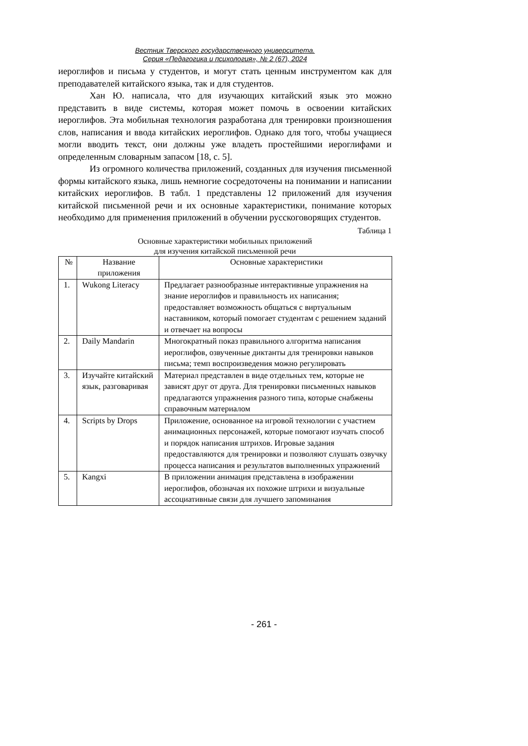Вестник Тверского государственного университета.
Серия «Педагогика и психология», № 2 (67), 2024
иероглифов и письма у студентов, и могут стать ценным инструментом как для преподавателей китайского языка, так и для студентов.
Хан Ю. написала, что для изучающих китайский язык это можно представить в виде системы, которая может помочь в освоении китайских иероглифов. Эта мобильная технология разработана для тренировки произношения слов, написания и ввода китайских иероглифов. Однако для того, чтобы учащиеся могли вводить текст, они должны уже владеть простейшими иероглифами и определенным словарным запасом [18, с. 5].
Из огромного количества приложений, созданных для изучения письменной формы китайского языка, лишь немногие сосредоточены на понимании и написании китайских иероглифов. В табл. 1 представлены 12 приложений для изучения китайской письменной речи и их основные характеристики, понимание которых необходимо для применения приложений в обучении русскоговорящих студентов.
Таблица 1
Основные характеристики мобильных приложений
для изучения китайской письменной речи
| № | Название приложения | Основные характеристики |
| --- | --- | --- |
| 1. | Wukong Literacy | Предлагает разнообразные интерактивные упражнения на знание иероглифов и правильность их написания; предоставляет возможность общаться с виртуальным наставником, который помогает студентам с решением заданий и отвечает на вопросы |
| 2. | Daily Mandarin | Многократный показ правильного алгоритма написания иероглифов, озвученные диктанты для тренировки навыков письма; темп воспроизведения можно регулировать |
| 3. | Изучайте китайский язык, разговаривая | Материал представлен в виде отдельных тем, которые не зависят друг от друга. Для тренировки письменных навыков предлагаются упражнения разного типа, которые снабжены справочным материалом |
| 4. | Scripts by Drops | Приложение, основанное на игровой технологии с участием анимационных персонажей, которые помогают изучать способ и порядок написания штрихов. Игровые задания предоставляются для тренировки и позволяют слушать озвучку процесса написания и результатов выполненных упражнений |
| 5. | Kangxi | В приложении анимация представлена в изображении иероглифов, обозначая их похожие штрихи и визуальные ассоциативные связи для лучшего запоминания |
- 261 -